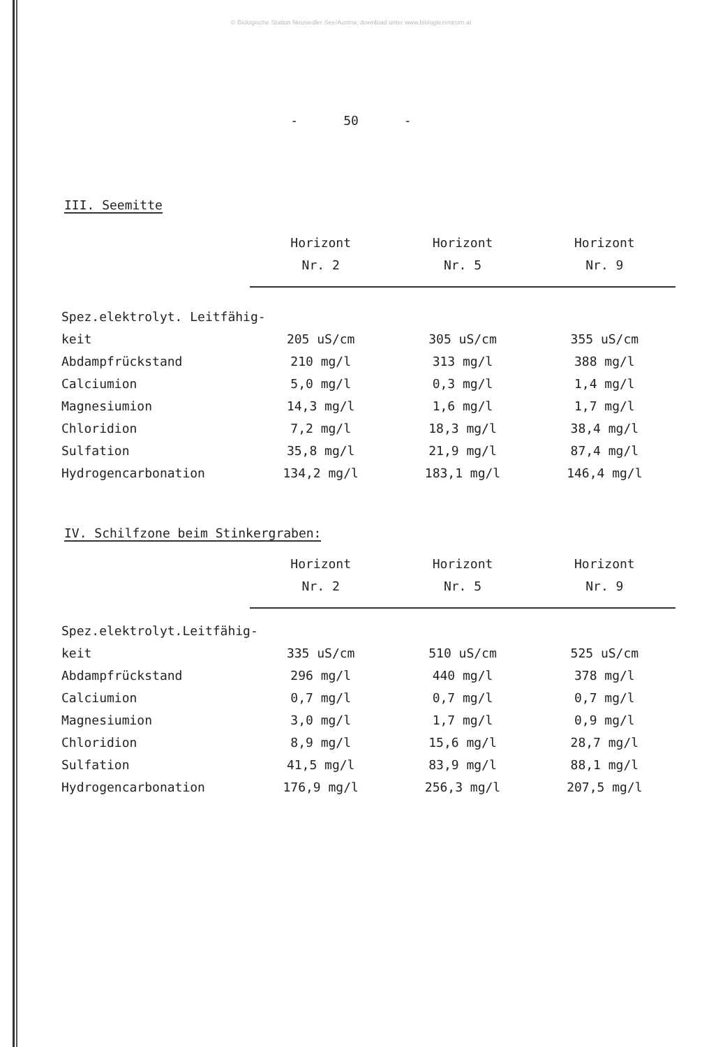© Biologische Station Neusiedler See/Austria; download unter www.biologiezentrum.at
- 50 -
III. Seemitte
| | Horizont Nr. 2 | Horizont Nr. 5 | Horizont Nr. 9 |
| --- | --- | --- | --- |
| Spez.elektrolyt. Leitfähig- | | | |
| keit | 205 uS/cm | 305 uS/cm | 355 uS/cm |
| Abdampfrückstand | 210 mg/l | 313 mg/l | 388 mg/l |
| Calciumion | 5,0 mg/l | 0,3 mg/l | 1,4 mg/l |
| Magnesiumion | 14,3 mg/l | 1,6 mg/l | 1,7 mg/l |
| Chloridion | 7,2 mg/l | 18,3 mg/l | 38,4 mg/l |
| Sulfation | 35,8 mg/l | 21,9 mg/l | 87,4 mg/l |
| Hydrogencarbonation | 134,2 mg/l | 183,1 mg/l | 146,4 mg/l |
IV. Schilfzone beim Stinkergraben:
| | Horizont Nr. 2 | Horizont Nr. 5 | Horizont Nr. 9 |
| --- | --- | --- | --- |
| Spez.elektrolyt.Leitfähig- | | | |
| keit | 335 uS/cm | 510 uS/cm | 525 uS/cm |
| Abdampfrückstand | 296 mg/l | 440 mg/l | 378 mg/l |
| Calciumion | 0,7 mg/l | 0,7 mg/l | 0,7 mg/l |
| Magnesiumion | 3,0 mg/l | 1,7 mg/l | 0,9 mg/l |
| Chloridion | 8,9 mg/l | 15,6 mg/l | 28,7 mg/l |
| Sulfation | 41,5 mg/l | 83,9 mg/l | 88,1 mg/l |
| Hydrogencarbonation | 176,9 mg/l | 256,3 mg/l | 207,5 mg/l |